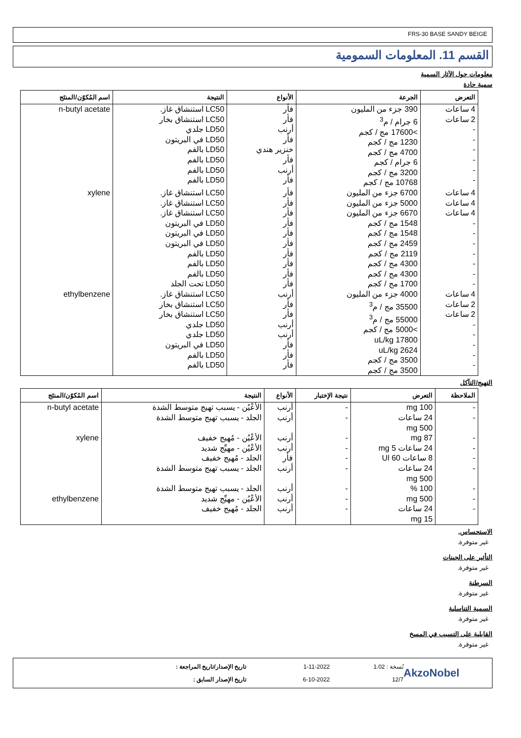FRS-30 BASE SANDY BEIGE
القسم 11. المعلومات السمومية
معلومات حول الآثار السمية
سمية حادة
| التعرض | الجرعة | الأنواع | النتيجة | اسم المُكوّن/المنتَج |
| --- | --- | --- | --- | --- |
| 4 ساعات 2 ساعات - - - - - - | 390 جزء من المليون 6 جرام / م<sup>3</sup> >17600 مج / كجم 1230 مج / كجم 4700 مج / كجم 6 جرام / كجم 3200 مج / كجم 10768 مج / كجم | فأر فأر أرنب فأر خنزير هندي فأر أرنب فأر | LC50 استنشاق غاز. LC50 استنشاق بخار LD50 جلدي LD50 في البريتون LD50 بالفم LD50 بالفم LD50 بالفم LD50 بالفم | n-butyl acetate |
| 4 ساعات 4 ساعات 4 ساعات - - - - - - - | 6700 جزء من المليون 5000 جزء من المليون 6670 جزء من المليون 1548 مج / كجم 1548 مج / كجم 2459 مج / كجم 2119 مج / كجم 4300 مج / كجم 4300 مج / كجم 1700 مج / كجم | فأر فأر فأر فأر فأر فأر فأر فأر فأر فأر | LC50 استنشاق غاز. LC50 استنشاق غاز. LC50 استنشاق غاز. LD50 في البريتون LD50 في البريتون LD50 في البريتون LD50 بالفم LD50 بالفم LD50 بالفم LD50 تحت الجلد | xylene |
| 4 ساعات 2 ساعات 2 ساعات - - - - - | 4000 جزء من المليون 35500 مج / م<sup>3</sup> 55000 مج / م<sup>3</sup> >5000 مج / كجم 17800 uL/kg 2624 uL/kg 3500 مج / كجم 3500 مج / كجم | أرنب فأر فأر أرنب أرنب فأر فأر فأر | LC50 استنشاق غاز. LC50 استنشاق بخار LC50 استنشاق بخار LD50 جلدي LD50 جلدي LD50 في البريتون LD50 بالفم LD50 بالفم | ethylbenzene |
التهيج/التآكل
| الملاحظة | التعرض | نتيجة الإختبار | الأنواع | النتيجة | اسم المُكوّن/المنتَج |
| --- | --- | --- | --- | --- | --- |
| - - | 100 mg 24 ساعات 500 mg | - - | أرنب أرنب | الأعْيُن - يسبب تهيج متوسط الشدة الجلد - يسبب تهيج متوسط الشدة | n-butyl acetate |
| - - - - | 87 mg 24 ساعات 5 mg 8 ساعات 60 Ul 24 ساعات 500 mg | - - - - | أرنب أرنب فأر أرنب | الأعْيُن - مُهيج خفيف الأعْيُن - مهيِّج شديد الجلد - مُهيج خفيف الجلد - يسبب تهيج متوسط الشدة | xylene |
| - - - | 100 % 500 mg 24 ساعات 15 mg | - - - | أرنب أرنب أرنب | الجلد - يسبب تهيج متوسط الشدة الأعْيُن - مهيِّج شديد الجلد - مُهيج خفيف | ethylbenzene |
الاستحساس.
غير متوفرة.
التأثير على الجينات
غير متوفرة.
السرطنة
غير متوفرة.
السمية التناسلية
غير متوفرة.
القابلية على التسبب في المسخ
غير متوفرة.
AkzoNobel
نُسخة : 1.02
12/7
1-11-2022
6-10-2022
تاريخ الإصدار/تاريخ المراجعة :
تاريخ الإصدار السابق :